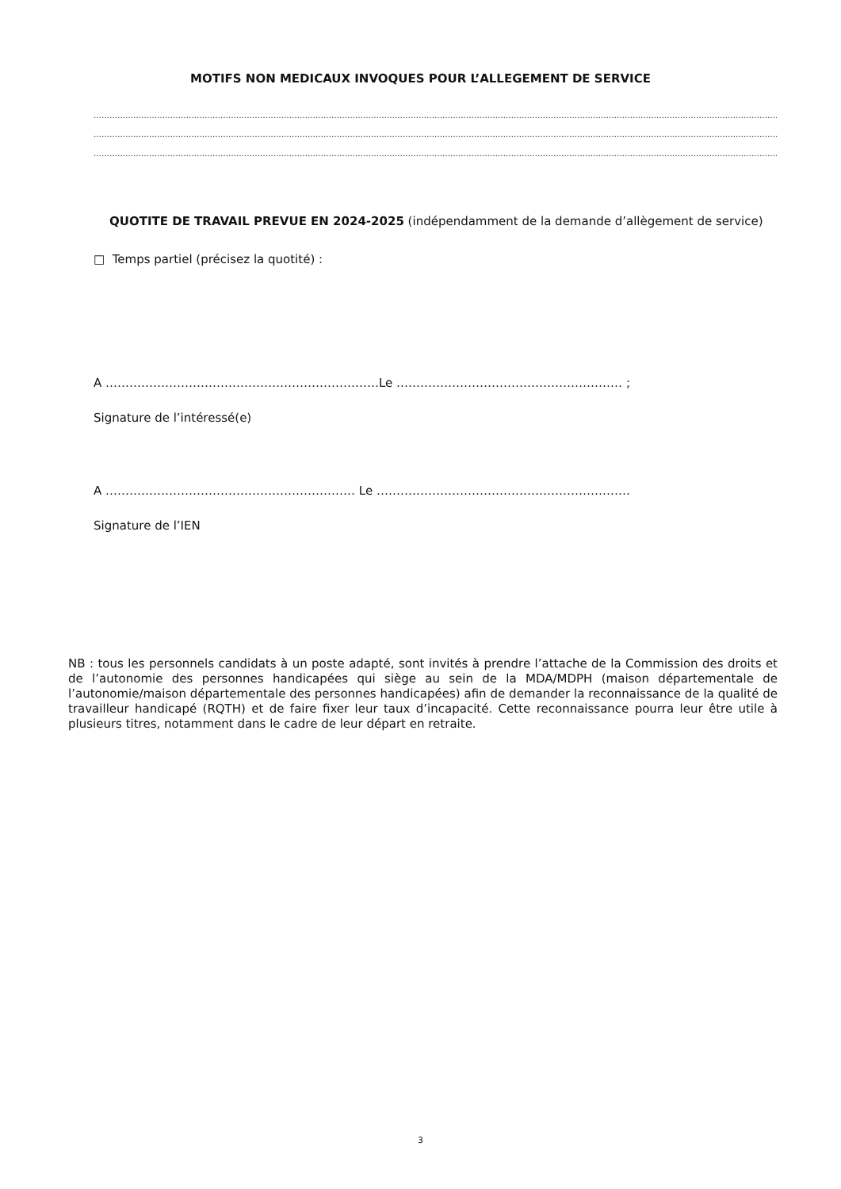MOTIFS NON MEDICAUX INVOQUES POUR L’ALLEGEMENT DE SERVICE
……………………………………………………………………………………………………………………………………………………………………………………………………………………………………………………………
……………………………………………………………………………………………………………………………………………………………………………………………………………………………………………………………
……………………………………………………………………………………………………………………………………………………………………………………………………………………………………………………………
QUOTITE DE TRAVAIL PREVUE EN 2024-2025 (indépendamment de la demande d’allègement de service)
□ Temps partiel (précisez la quotité) :
A ……………………………………………………………Le ………………………………………………… ;
Signature de l’intéressé(e)
A ……………………………………………………… Le ……………………………………………………….
Signature de l’IEN
NB : tous les personnels candidats à un poste adapté, sont invités à prendre l’attache de la Commission des droits et de l’autonomie des personnes handicapées qui siège au sein de la MDA/MDPH (maison départementale de l’autonomie/maison départementale des personnes handicapées) afin de demander la reconnaissance de la qualité de travailleur handicapé (RQTH) et de faire fixer leur taux d’incapacité. Cette reconnaissance pourra leur être utile à plusieurs titres, notamment dans le cadre de leur départ en retraite.
3